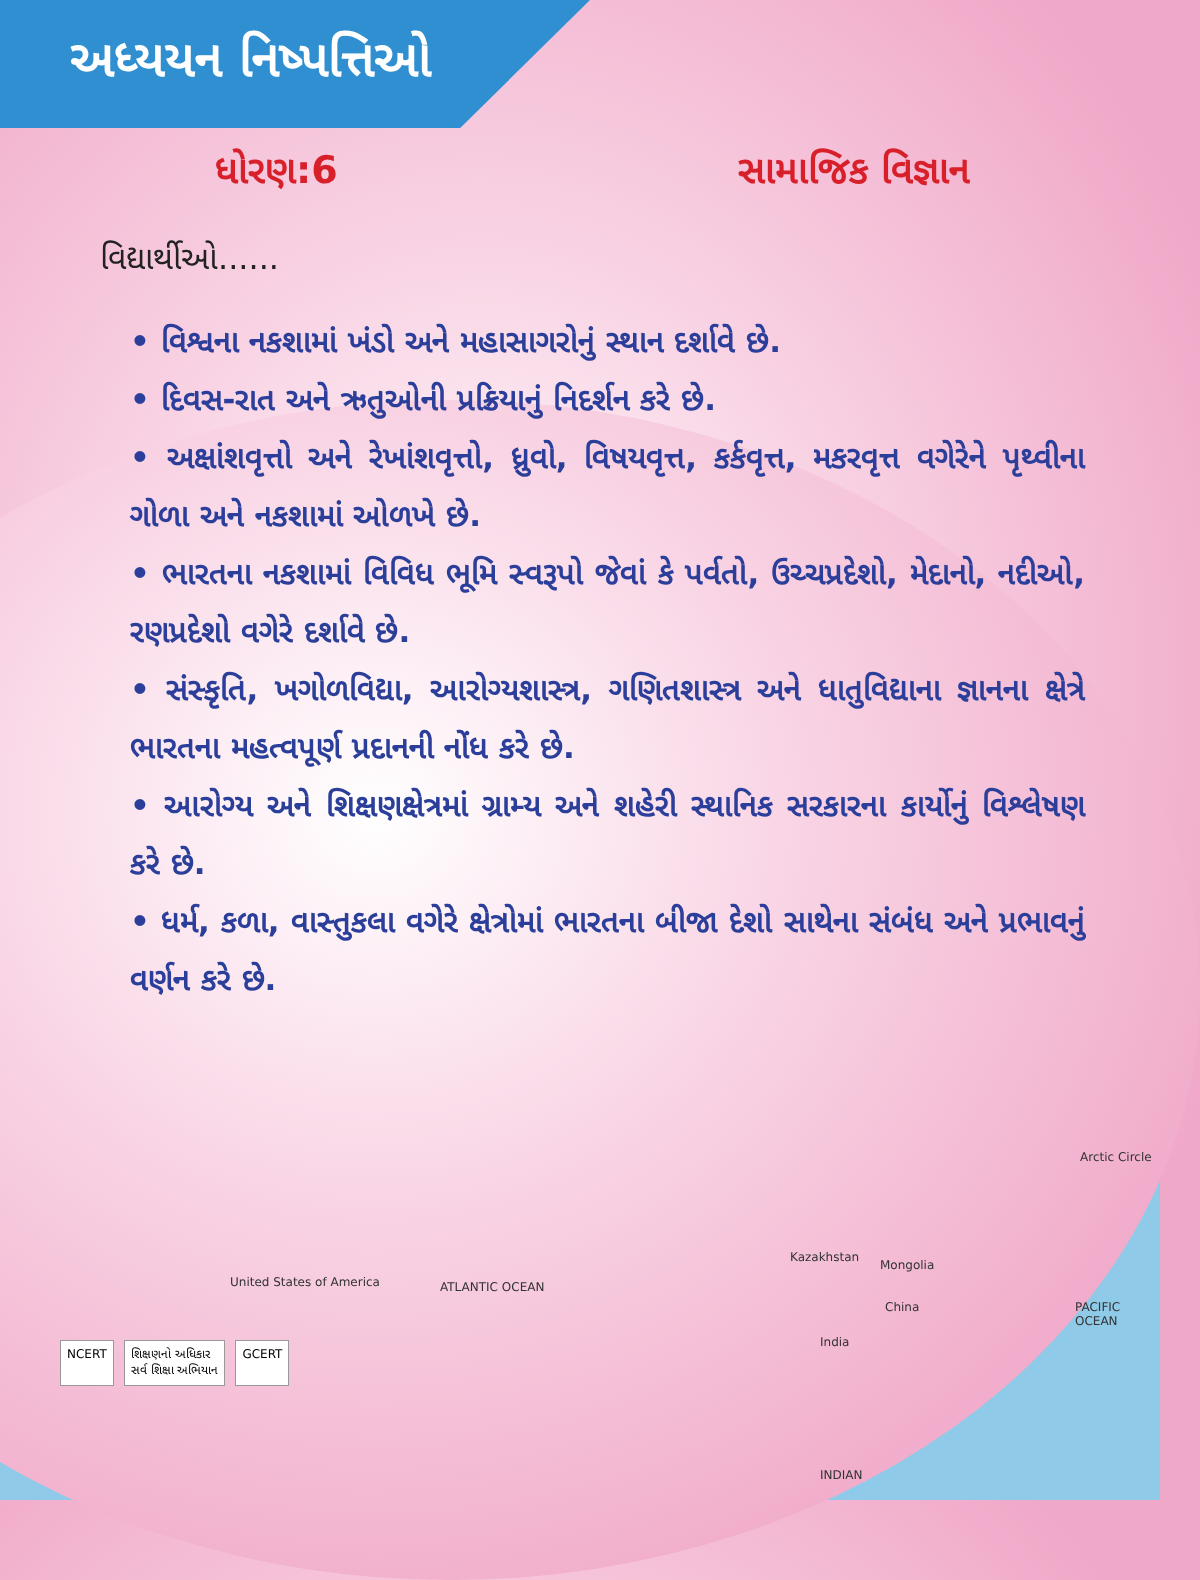અધ્યયન નિષ્પત્તિઓ
ધોરણ:6 સામાજિક વિજ્ઞાન
વિદ્યાર્થીઓ......
• વિશ્વના નકશામાં ખંડો અને મહાસાગરોનું સ્થાન દર્શાવે છે.
• દિવસ-રાત અને ઋતુઓની પ્રક્રિયાનું નિદર્શન કરે છે.
• અક્ષાંશવૃત્તો અને રેખાંશવૃત્તો, ધ્રુવો, વિષયવૃત્ત, કર્કવૃત્ત, મકરવૃત્ત વગેરેને પૃથ્વીના ગોળા અને નકશામાં ઓળખે છે.
• ભારતના નકશામાં વિવિધ ભૂમિ સ્વરૂપો જેવાં કે પર્વતો, ઉચ્ચપ્રદેશો, મેદાનો, નદીઓ, રણપ્રદેશો વગેરે દર્શાવે છે.
• સંસ્કૃતિ, ખગોળવિદ્યા, આરોગ્યશાસ્ત્ર, ગણિતશાસ્ત્ર અને ધાતુવિદ્યાના જ્ઞાનના ક્ષેત્રે ભારતના મહત્વપૂર્ણ પ્રદાનની નોંધ કરે છે.
• આરોગ્ય અને શિક્ષણક્ષેત્રમાં ગ્રામ્ય અને શહેરી સ્થાનિક સરકારના કાર્યોનું વિશ્લેષણ કરે છે.
• ધર્મ, કળા, વાસ્તુકલા વગેરે ક્ષેત્રોમાં ભારતના બીજા દેશો સાથેના સંબંધ અને પ્રભાવનું વર્ણન કરે છે.
Arctic Circle
Kazakhstan
Mongolia
China
India
United States of America ATLANTIC OCEAN
INDIAN
PACIFIC OCEAN
NCERT શિક્ષણનો અધિકાર
સર્વ શિક્ષા અભિયાન
GCERT